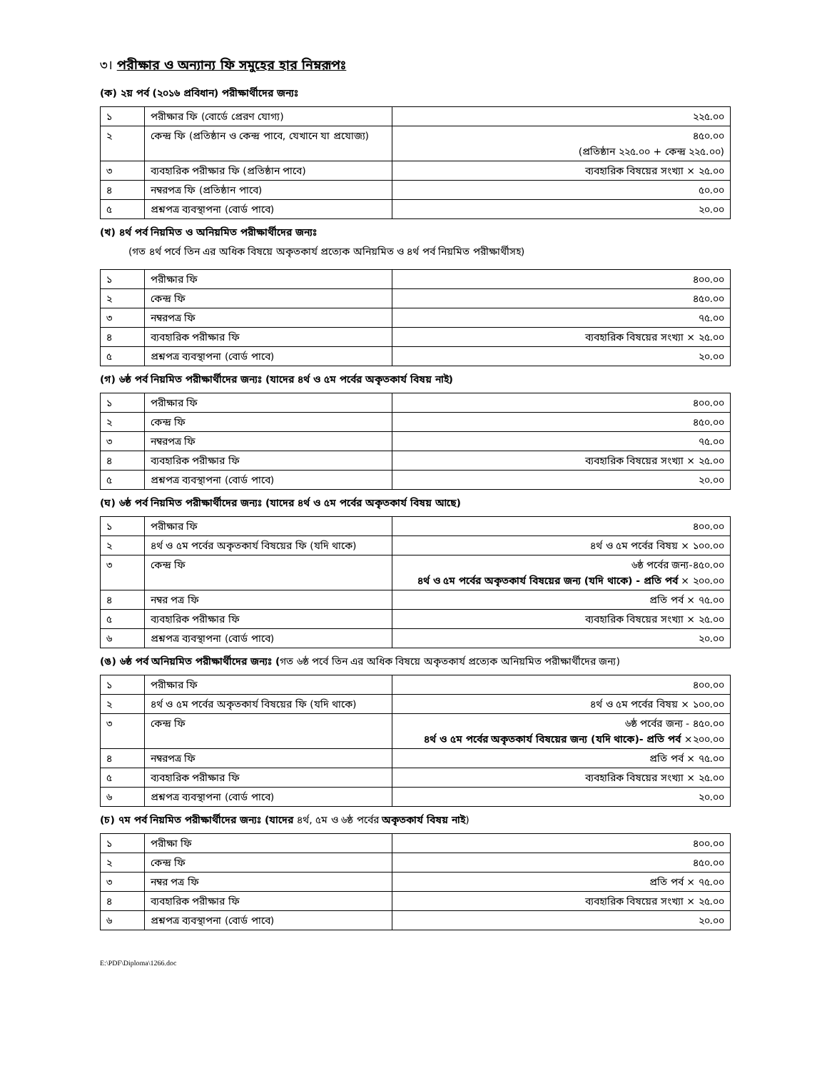৩। পরীক্ষার ও অন্যান্য ফি সমুহের হার নিম্নরূপঃ
(ক) ২য় পর্ব (২০১৬ প্রবিধান) পরীক্ষার্থীদের জন্যঃ
| ১ | পরীক্ষার ফি (বোর্ডে প্রেরণ যোগ্য) | ২২৫.০০ |
| ২ | কেন্দ্র ফি (প্রতিষ্ঠান ও কেন্দ্র পাবে, যেখানে যা প্রযোজ্য) | ৪৫০.০০ (প্রতিষ্ঠান ২২৫.০০ + কেন্দ্র ২২৫.০০) |
| ৩ | ব্যবহারিক পরীক্ষার ফি (প্রতিষ্ঠান পাবে) | ব্যবহারিক বিষয়ের সংখ্যা × ২৫.০০ |
| ৪ | নম্বরপত্র ফি (প্রতিষ্ঠান পাবে) | ৫০.০০ |
| ৫ | প্রশ্নপত্র ব্যবস্থাপনা (বোর্ড পাবে) | ২০.০০ |
(খ) ৪র্থ পর্ব নিয়মিত ও অনিয়মিত পরীক্ষার্থীদের জন্যঃ
(গত ৪র্থ পর্বে তিন এর অধিক বিষয়ে অকৃতকার্য প্রত্যেক অনিয়মিত ও ৪র্থ পর্ব নিয়মিত পরীক্ষার্থীসহ)
| ১ | পরীক্ষার ফি | ৪০০.০০ |
| ২ | কেন্দ্র ফি | ৪৫০.০০ |
| ৩ | নম্বরপত্র ফি | ৭৫.০০ |
| ৪ | ব্যবহারিক পরীক্ষার ফি | ব্যবহারিক বিষয়ের সংখ্যা × ২৫.০০ |
| ৫ | প্রশ্নপত্র ব্যবস্থাপনা (বোর্ড পাবে) | ২০.০০ |
(গ) ৬ষ্ঠ পর্ব নিয়মিত পরীক্ষার্থীদের জন্যঃ (যাদের ৪র্থ ও ৫ম পর্বের অকৃতকার্য বিষয় নাই)
| ১ | পরীক্ষার ফি | ৪০০.০০ |
| ২ | কেন্দ্র ফি | ৪৫০.০০ |
| ৩ | নম্বরপত্র ফি | ৭৫.০০ |
| ৪ | ব্যবহারিক পরীক্ষার ফি | ব্যবহারিক বিষয়ের সংখ্যা × ২৫.০০ |
| ৫ | প্রশ্নপত্র ব্যবস্থাপনা (বোর্ড পাবে) | ২০.০০ |
(ঘ) ৬ষ্ঠ পর্ব নিয়মিত পরীক্ষার্থীদের জন্যঃ (যাদের ৪র্থ ও ৫ম পর্বের অকৃতকার্য বিষয় আছে)
| ১ | পরীক্ষার ফি | ৪০০.০০ |
| ২ | ৪র্থ ও ৫ম পর্বের অকৃতকার্য বিষয়ের ফি (যদি থাকে) | ৪র্থ ও ৫ম পর্বের বিষয় × ১০০.০০ |
| ৩ | কেন্দ্র ফি | ৬ষ্ঠ পর্বের জন্য-৪৫০.০০ ৪র্থ ও ৫ম পর্বের অকৃতকার্য বিষয়ের জন্য (যদি থাকে) - প্রতি পর্ব × ২০০.০০ |
| ৪ | নম্বর পত্র ফি | প্রতি পর্ব × ৭৫.০০ |
| ৫ | ব্যবহারিক পরীক্ষার ফি | ব্যবহারিক বিষয়ের সংখ্যা × ২৫.০০ |
| ৬ | প্রশ্নপত্র ব্যবস্থাপনা (বোর্ড পাবে) | ২০.০০ |
(ঙ) ৬ষ্ঠ পর্ব অনিয়মিত পরীক্ষার্থীদের জন্যঃ (গত ৬ষ্ঠ পর্বে তিন এর অধিক বিষয়ে অকৃতকার্য প্রত্যেক অনিয়মিত পরীক্ষার্থীদের জন্য)
| ১ | পরীক্ষার ফি | ৪০০.০০ |
| ২ | ৪র্থ ও ৫ম পর্বের অকৃতকার্য বিষয়ের ফি (যদি থাকে) | ৪র্থ ও ৫ম পর্বের বিষয় × ১০০.০০ |
| ৩ | কেন্দ্র ফি | ৬ষ্ঠ পর্বের জন্য - ৪৫০.০০ ৪র্থ ও ৫ম পর্বের অকৃতকার্য বিষয়ের জন্য (যদি থাকে)- প্রতি পর্ব ×২০০.০০ |
| ৪ | নম্বরপত্র ফি | প্রতি পর্ব × ৭৫.০০ |
| ৫ | ব্যবহারিক পরীক্ষার ফি | ব্যবহারিক বিষয়ের সংখ্যা × ২৫.০০ |
| ৬ | প্রশ্নপত্র ব্যবস্থাপনা (বোর্ড পাবে) | ২০.০০ |
(চ) ৭ম পর্ব নিয়মিত পরীক্ষার্থীদের জন্যঃ (যাদের ৪র্থ, ৫ম ও ৬ষ্ঠ পর্বের অকৃতকার্য বিষয় নাই)
| ১ | পরীক্ষা ফি | ৪০০.০০ |
| ২ | কেন্দ্র ফি | ৪৫০.০০ |
| ৩ | নম্বর পত্র ফি | প্রতি পর্ব × ৭৫.০০ |
| ৪ | ব্যবহারিক পরীক্ষার ফি | ব্যবহারিক বিষয়ের সংখ্যা × ২৫.০০ |
| ৬ | প্রশ্নপত্র ব্যবস্থাপনা (বোর্ড পাবে) | ২০.০০ |
E:\PDF\Diploma\1266.doc